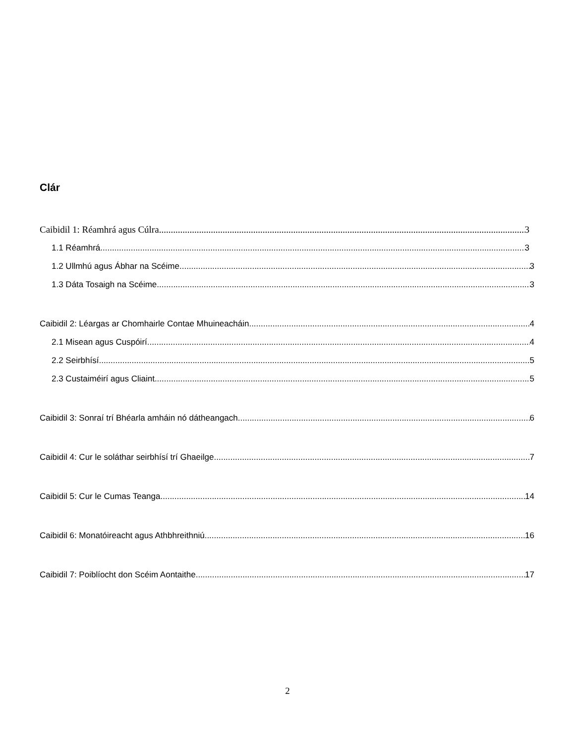Clár
Caibidil 1: Réamhrá agus Cúlra 3
1.1 Réamhrá 3
1.2 Ullmhú agus Ábhar na Scéime 3
1.3 Dáta Tosaigh na Scéime 3
Caibidil 2: Léargas ar Chomhairle Contae Mhuineacháin 4
2.1 Misean agus Cuspóirí 4
2.2 Seirbhísí 5
2.3 Custaiméirí agus Cliaint 5
Caibidil 3: Sonraí trí Bhéarla amháin nó dátheangach 6
Caibidil 4: Cur le soláthar seirbhísí trí Ghaeilge 7
Caibidil 5: Cur le Cumas Teanga 14
Caibidil 6: Monatóireacht agus Athbhreithniú 16
Caibidil 7: Poiblíocht don Scéim Aontaithe 17
2